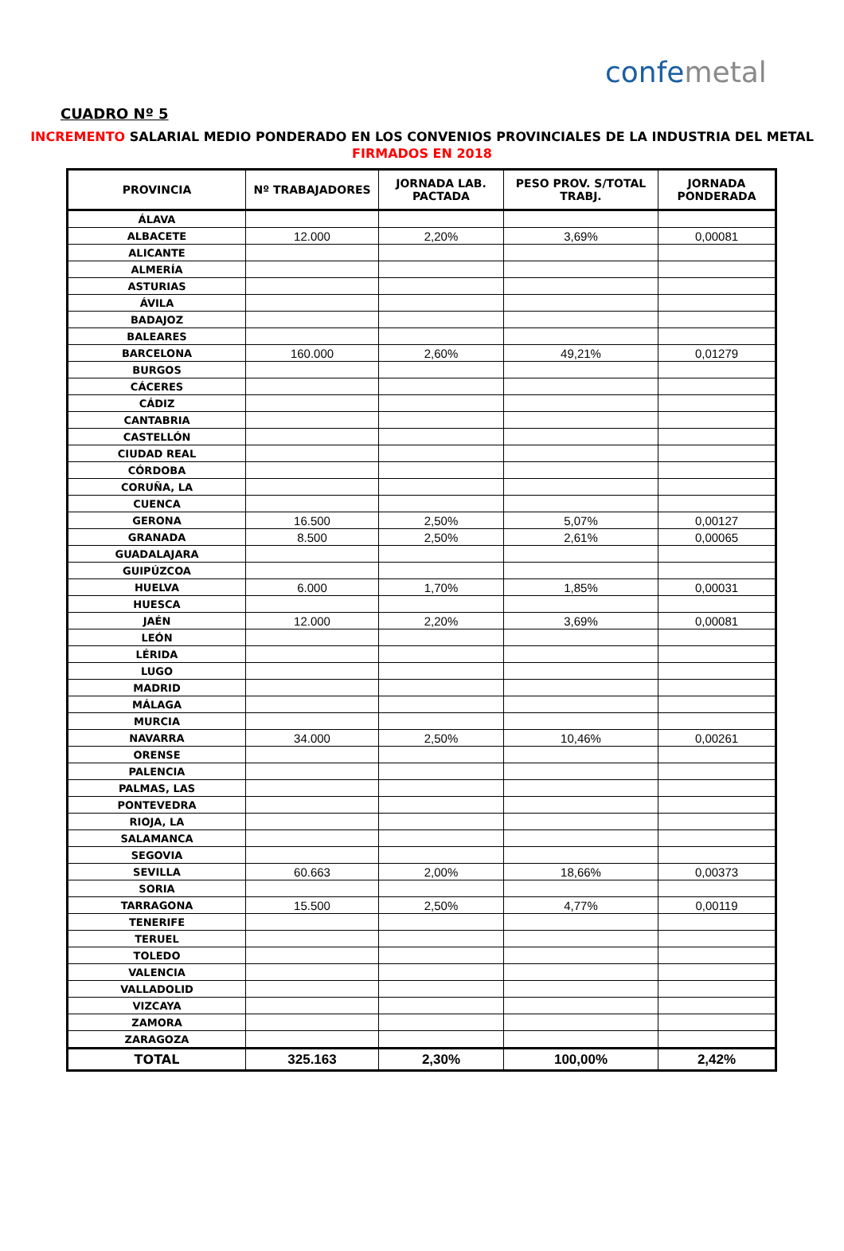confemetal
CUADRO Nº 5
INCREMENTO SALARIAL MEDIO PONDERADO EN LOS CONVENIOS PROVINCIALES DE LA INDUSTRIA DEL METAL
FIRMADOS EN 2018
| PROVINCIA | Nº TRABAJADORES | JORNADA LAB. PACTADA | PESO PROV. S/TOTAL TRABJ. | JORNADA PONDERADA |
| --- | --- | --- | --- | --- |
| ÁLAVA | | | | |
| ALBACETE | 12.000 | 2,20% | 3,69% | 0,00081 |
| ALICANTE | | | | |
| ALMERÍA | | | | |
| ASTURIAS | | | | |
| ÁVILA | | | | |
| BADAJOZ | | | | |
| BALEARES | | | | |
| BARCELONA | 160.000 | 2,60% | 49,21% | 0,01279 |
| BURGOS | | | | |
| CÁCERES | | | | |
| CÁDIZ | | | | |
| CANTABRIA | | | | |
| CASTELLÓN | | | | |
| CIUDAD REAL | | | | |
| CÓRDOBA | | | | |
| CORUÑA, LA | | | | |
| CUENCA | | | | |
| GERONA | 16.500 | 2,50% | 5,07% | 0,00127 |
| GRANADA | 8.500 | 2,50% | 2,61% | 0,00065 |
| GUADALAJARA | | | | |
| GUIPÚZCOA | | | | |
| HUELVA | 6.000 | 1,70% | 1,85% | 0,00031 |
| HUESCA | | | | |
| JAÉN | 12.000 | 2,20% | 3,69% | 0,00081 |
| LEÓN | | | | |
| LÉRIDA | | | | |
| LUGO | | | | |
| MADRID | | | | |
| MÁLAGA | | | | |
| MURCIA | | | | |
| NAVARRA | 34.000 | 2,50% | 10,46% | 0,00261 |
| ORENSE | | | | |
| PALENCIA | | | | |
| PALMAS, LAS | | | | |
| PONTEVEDRA | | | | |
| RIOJA, LA | | | | |
| SALAMANCA | | | | |
| SEGOVIA | | | | |
| SEVILLA | 60.663 | 2,00% | 18,66% | 0,00373 |
| SORIA | | | | |
| TARRAGONA | 15.500 | 2,50% | 4,77% | 0,00119 |
| TENERIFE | | | | |
| TERUEL | | | | |
| TOLEDO | | | | |
| VALENCIA | | | | |
| VALLADOLID | | | | |
| VIZCAYA | | | | |
| ZAMORA | | | | |
| ZARAGOZA | | | | |
| TOTAL | 325.163 | 2,30% | 100,00% | 2,42% |